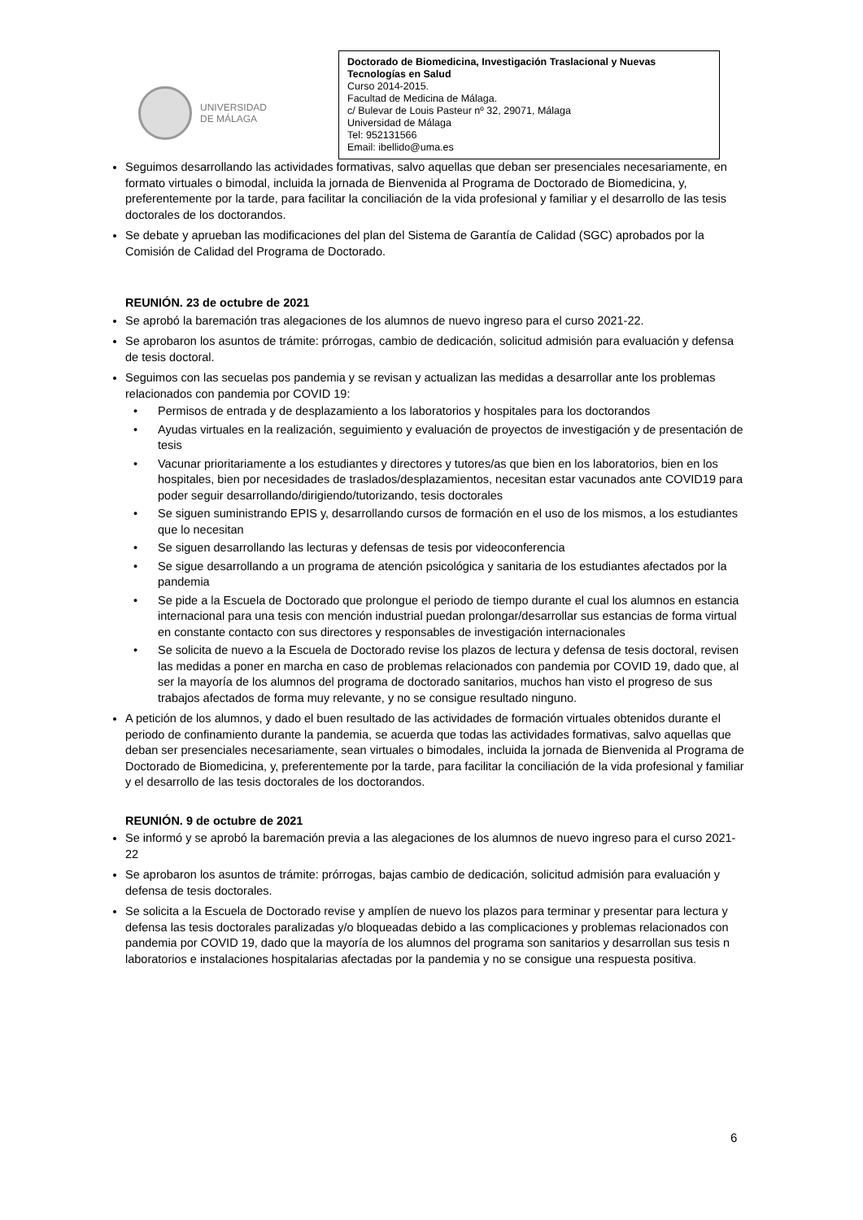UNIVERSIDAD
DE MÁLAGA
Doctorado de Biomedicina, Investigación Traslacional y Nuevas Tecnologías en Salud
Curso 2014-2015.
Facultad de Medicina de Málaga.
c/ Bulevar de Louis Pasteur nº 32, 29071, Málaga
Universidad de Málaga
Tel: 952131566
Email: ibellido@uma.es
Seguimos desarrollando las actividades formativas, salvo aquellas que deban ser presenciales necesariamente, en formato virtuales o bimodal, incluida la jornada de Bienvenida al Programa de Doctorado de Biomedicina, y, preferentemente por la tarde, para facilitar la conciliación de la vida profesional y familiar y el desarrollo de las tesis doctorales de los doctorandos.
Se debate y aprueban las modificaciones del plan del Sistema de Garantía de Calidad (SGC) aprobados por la Comisión de Calidad del Programa de Doctorado.
REUNIÓN. 23 de octubre de 2021
Se aprobó la baremación tras alegaciones de los alumnos de nuevo ingreso para el curso 2021-22.
Se aprobaron los asuntos de trámite: prórrogas, cambio de dedicación, solicitud admisión para evaluación y defensa de tesis doctoral.
Seguimos con las secuelas pos pandemia y se revisan y actualizan las medidas a desarrollar ante los problemas relacionados con pandemia por COVID 19:
• Permisos de entrada y de desplazamiento a los laboratorios y hospitales para los doctorandos
• Ayudas virtuales en la realización, seguimiento y evaluación de proyectos de investigación y de presentación de tesis
• Vacunar prioritariamente a los estudiantes y directores y tutores/as que bien en los laboratorios, bien en los hospitales, bien por necesidades de traslados/desplazamientos, necesitan estar vacunados ante COVID19 para poder seguir desarrollando/dirigiendo/tutorizando, tesis doctorales
• Se siguen suministrando EPIS y, desarrollando cursos de formación en el uso de los mismos, a los estudiantes que lo necesitan
• Se siguen desarrollando las lecturas y defensas de tesis por videoconferencia
• Se sigue desarrollando a un programa de atención psicológica y sanitaria de los estudiantes afectados por la pandemia
• Se pide a la Escuela de Doctorado que prolongue el periodo de tiempo durante el cual los alumnos en estancia internacional para una tesis con mención industrial puedan prolongar/desarrollar sus estancias de forma virtual en constante contacto con sus directores y responsables de investigación internacionales
• Se solicita de nuevo a la Escuela de Doctorado revise los plazos de lectura y defensa de tesis doctoral, revisen las medidas a poner en marcha en caso de problemas relacionados con pandemia por COVID 19, dado que, al ser la mayoría de los alumnos del programa de doctorado sanitarios, muchos han visto el progreso de sus trabajos afectados de forma muy relevante, y no se consigue resultado ninguno.
A petición de los alumnos, y dado el buen resultado de las actividades de formación virtuales obtenidos durante el periodo de confinamiento durante la pandemia, se acuerda que todas las actividades formativas, salvo aquellas que deban ser presenciales necesariamente, sean virtuales o bimodales, incluida la jornada de Bienvenida al Programa de Doctorado de Biomedicina, y, preferentemente por la tarde, para facilitar la conciliación de la vida profesional y familiar y el desarrollo de las tesis doctorales de los doctorandos.
REUNIÓN. 9 de octubre de 2021
Se informó y se aprobó la baremación previa a las alegaciones de los alumnos de nuevo ingreso para el curso 2021-22
Se aprobaron los asuntos de trámite: prórrogas, bajas cambio de dedicación, solicitud admisión para evaluación y defensa de tesis doctorales.
Se solicita a la Escuela de Doctorado revise y amplíen de nuevo los plazos para terminar y presentar para lectura y defensa las tesis doctorales paralizadas y/o bloqueadas debido a las complicaciones y problemas relacionados con pandemia por COVID 19, dado que la mayoría de los alumnos del programa son sanitarios y desarrollan sus tesis n laboratorios e instalaciones hospitalarias afectadas por la pandemia y no se consigue una respuesta positiva.
6